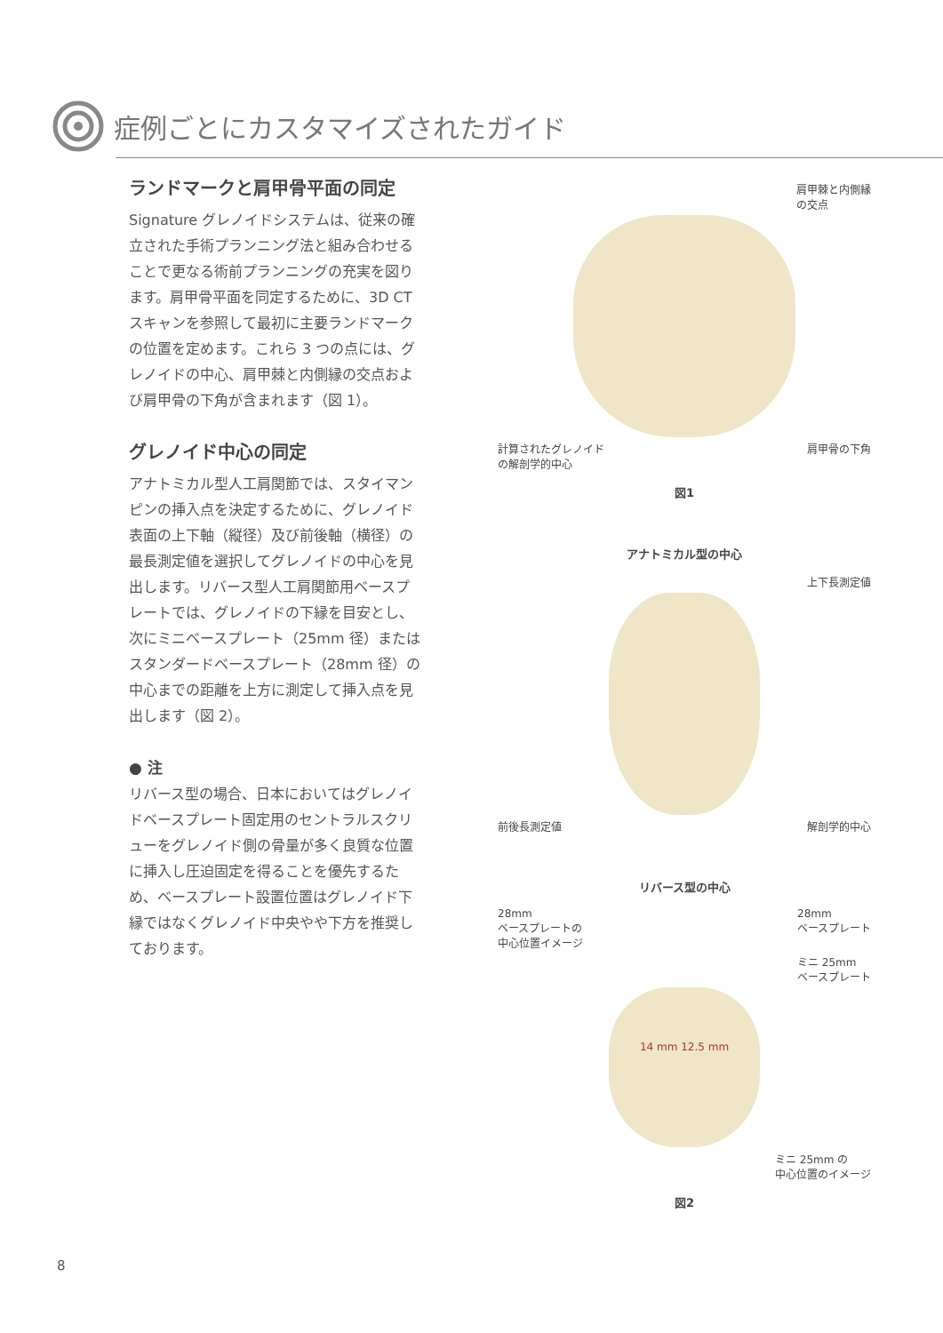症例ごとにカスタマイズされたガイド
ランドマークと肩甲骨平面の同定
Signature グレノイドシステムは、従来の確立された手術プランニング法と組み合わせることで更なる術前プランニングの充実を図ります。肩甲骨平面を同定するために、3D CT スキャンを参照して最初に主要ランドマークの位置を定めます。これら 3 つの点には、グレノイドの中心、肩甲棘と内側縁の交点および肩甲骨の下角が含まれます（図 1）。
グレノイド中心の同定
アナトミカル型人工肩関節では、スタイマンピンの挿入点を決定するために、グレノイド表面の上下軸（縦径）及び前後軸（横径）の最長測定値を選択してグレノイドの中心を見出します。リバース型人工肩関節用ベースプレートでは、グレノイドの下縁を目安とし、次にミニベースプレート（25mm 径）またはスタンダードベースプレート（28mm 径）の中心までの距離を上方に測定して挿入点を見出します（図 2）。
● 注
リバース型の場合、日本においてはグレノイドベースプレート固定用のセントラルスクリューをグレノイド側の骨量が多く良質な位置に挿入し圧迫固定を得ることを優先するため、ベースプレート設置位置はグレノイド下縁ではなくグレノイド中央やや下方を推奨しております。
肩甲棘と内側縁
の交点
計算されたグレノイド
の解剖学的中心 肩甲骨の下角
図1
アナトミカル型の中心
上下長測定値
前後長測定値 解剖学的中心
リバース型の中心
28mm
ベースプレートの
中心位置イメージ 28mm
ベースプレート
ミニ 25mm
ベースプレート
14 mm 12.5 mm
ミニ 25mm の
中心位置のイメージ
図2
8